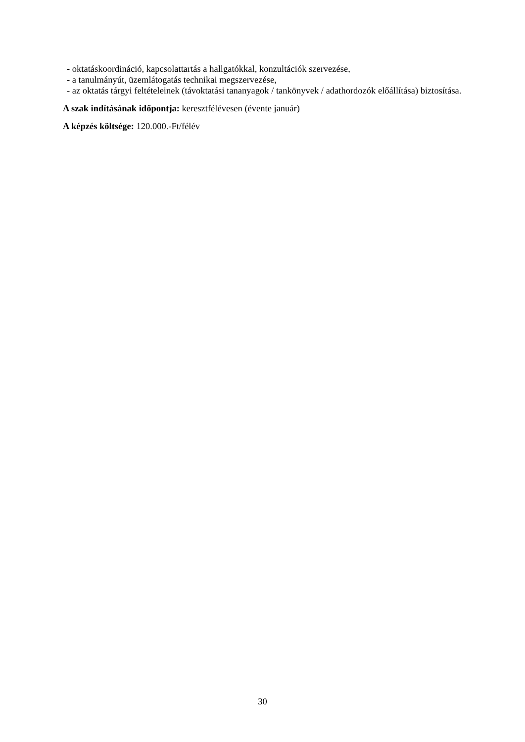- oktatáskoordináció, kapcsolattartás a hallgatókkal, konzultációk szervezése,
- a tanulmányút, üzemlátogatás technikai megszervezése,
- az oktatás tárgyi feltételeinek (távoktatási tananyagok / tankönyvek / adathordozók előállítása) biztosítása.
A szak indításának időpontja: keresztfélévesen (évente január)
A képzés költsége: 120.000.-Ft/félév
30